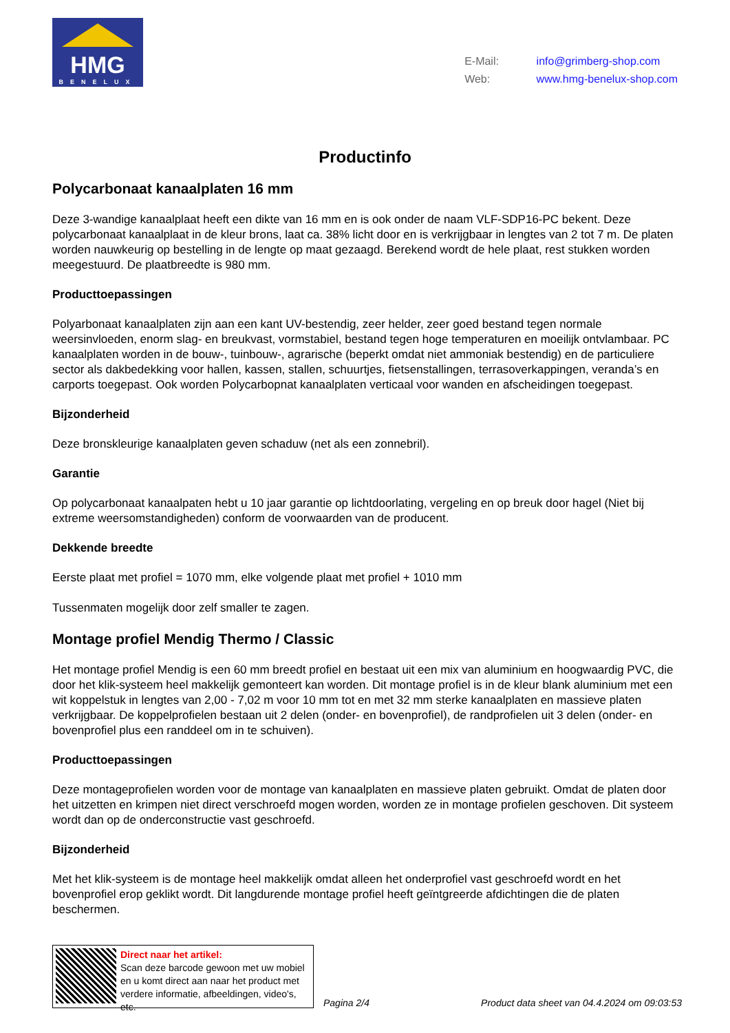HMG
BENELUX
E-Mail: info@grimberg-shop.com
Web: www.hmg-benelux-shop.com
Productinfo
Polycarbonaat kanaalplaten 16 mm
Deze 3-wandige kanaalplaat heeft een dikte van 16 mm en is ook onder de naam VLF-SDP16-PC bekent. Deze polycarbonaat kanaalplaat in de kleur brons, laat ca. 38% licht door en is verkrijgbaar in lengtes van 2 tot 7 m. De platen worden nauwkeurig op bestelling in de lengte op maat gezaagd. Berekend wordt de hele plaat, rest stukken worden meegestuurd. De plaatbreedte is 980 mm.
Producttoepassingen
Polyarbonaat kanaalplaten zijn aan een kant UV-bestendig, zeer helder, zeer goed bestand tegen normale weersinvloeden, enorm slag- en breukvast, vormstabiel, bestand tegen hoge temperaturen en moeilijk ontvlambaar. PC kanaalplaten worden in de bouw-, tuinbouw-, agrarische (beperkt omdat niet ammoniak bestendig) en de particuliere sector als dakbedekking voor hallen, kassen, stallen, schuurtjes, fietsenstallingen, terrasoverkappingen, veranda’s en carports toegepast. Ook worden Polycarbopnat kanaalplaten verticaal voor wanden en afscheidingen toegepast.
Bijzonderheid
Deze bronskleurige kanaalplaten geven schaduw (net als een zonnebril).
Garantie
Op polycarbonaat kanaalpaten hebt u 10 jaar garantie op lichtdoorlating, vergeling en op breuk door hagel (Niet bij extreme weersomstandigheden) conform de voorwaarden van de producent.
Dekkende breedte
Eerste plaat met profiel = 1070 mm, elke volgende plaat met profiel + 1010 mm
Tussenmaten mogelijk door zelf smaller te zagen.
Montage profiel Mendig Thermo / Classic
Het montage profiel Mendig is een 60 mm breedt profiel en bestaat uit een mix van aluminium en hoogwaardig PVC, die door het klik-systeem heel makkelijk gemonteert kan worden. Dit montage profiel is in de kleur blank aluminium met een wit koppelstuk in lengtes van 2,00 - 7,02 m voor 10 mm tot en met 32 mm sterke kanaalplaten en massieve platen verkrijgbaar. De koppelprofielen bestaan uit 2 delen (onder- en bovenprofiel), de randprofielen uit 3 delen (onder- en bovenprofiel plus een randdeel om in te schuiven).
Producttoepassingen
Deze montageprofielen worden voor de montage van kanaalplaten en massieve platen gebruikt. Omdat de platen door het uitzetten en krimpen niet direct verschroefd mogen worden, worden ze in montage profielen geschoven. Dit systeem wordt dan op de onderconstructie vast geschroefd.
Bijzonderheid
Met het klik-systeem is de montage heel makkelijk omdat alleen het onderprofiel vast geschroefd wordt en het bovenprofiel erop geklikt wordt. Dit langdurende montage profiel heeft geïntgreerde afdichtingen die de platen beschermen.
Direct naar het artikel:
Scan deze barcode gewoon met uw mobiel en u komt direct aan naar het product met verdere informatie, afbeeldingen, video's, etc.
Pagina 2/4
Product data sheet van 04.4.2024 om 09:03:53